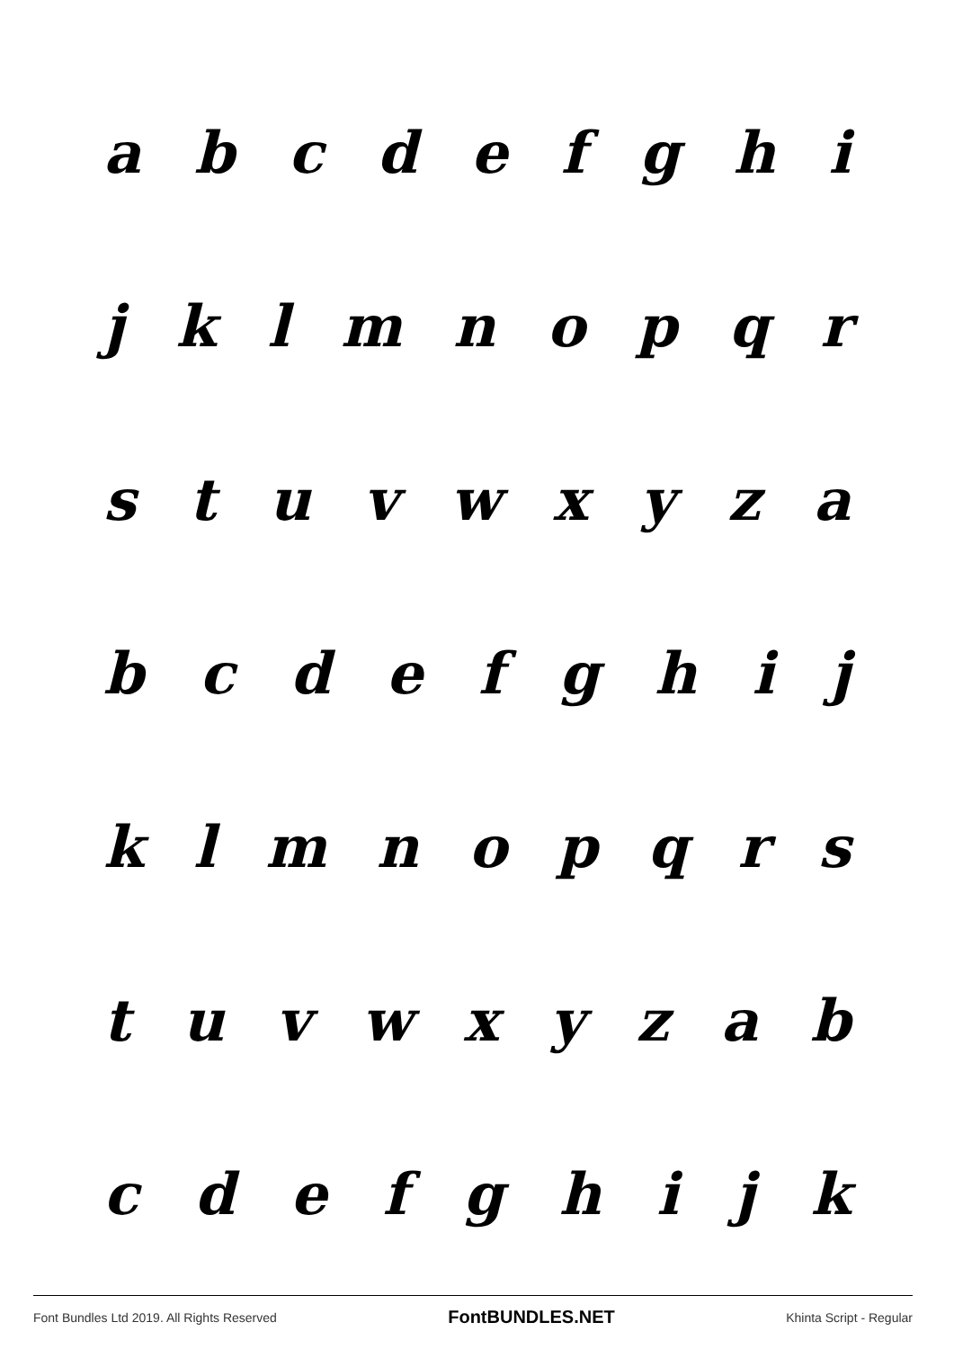abcdefghi
jklmnopqr
stuvwxyza
bcdefghij
klmnopqrs
tuvwxyzab
cdefghijk
Font Bundles Ltd 2019. All Rights Reserved FontBUNDLES.NET Khinta Script - Regular